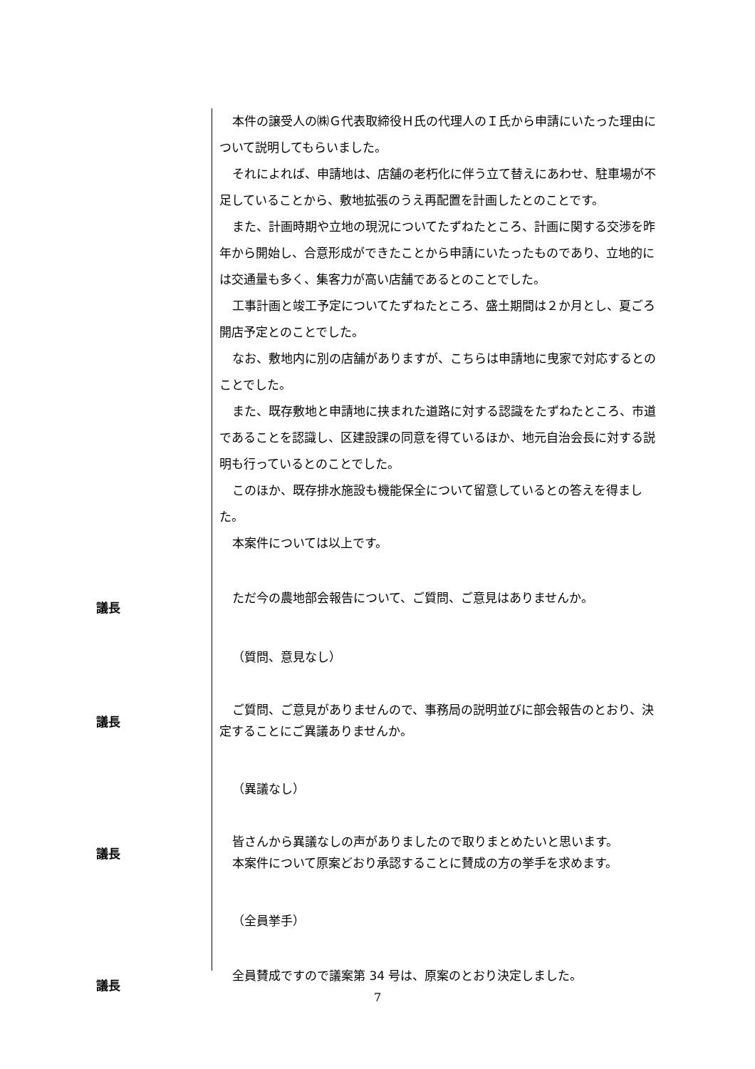本件の譲受人の㈱Ｇ代表取締役Ｈ氏の代理人のＩ氏から申請にいたった理由について説明してもらいました。
それによれば、申請地は、店舗の老朽化に伴う立て替えにあわせ、駐車場が不足していることから、敷地拡張のうえ再配置を計画したとのことです。
また、計画時期や立地の現況についてたずねたところ、計画に関する交渉を昨年から開始し、合意形成ができたことから申請にいたったものであり、立地的には交通量も多く、集客力が高い店舗であるとのことでした。
工事計画と竣工予定についてたずねたところ、盛土期間は２か月とし、夏ごろ開店予定とのことでした。
なお、敷地内に別の店舗がありますが、こちらは申請地に曳家で対応するとのことでした。
また、既存敷地と申請地に挟まれた道路に対する認識をたずねたところ、市道であることを認識し、区建設課の同意を得ているほか、地元自治会長に対する説明も行っているとのことでした。
このほか、既存排水施設も機能保全について留意しているとの答えを得ました。
本案件については以上です。
議長
ただ今の農地部会報告について、ご質問、ご意見はありませんか。
（質問、意見なし）
議長
ご質問、ご意見がありませんので、事務局の説明並びに部会報告のとおり、決定することにご異議ありませんか。
（異議なし）
議長
皆さんから異議なしの声がありましたので取りまとめたいと思います。
本案件について原案どおり承認することに賛成の方の挙手を求めます。
（全員挙手）
議長
全員賛成ですので議案第 34 号は、原案のとおり決定しました。
7